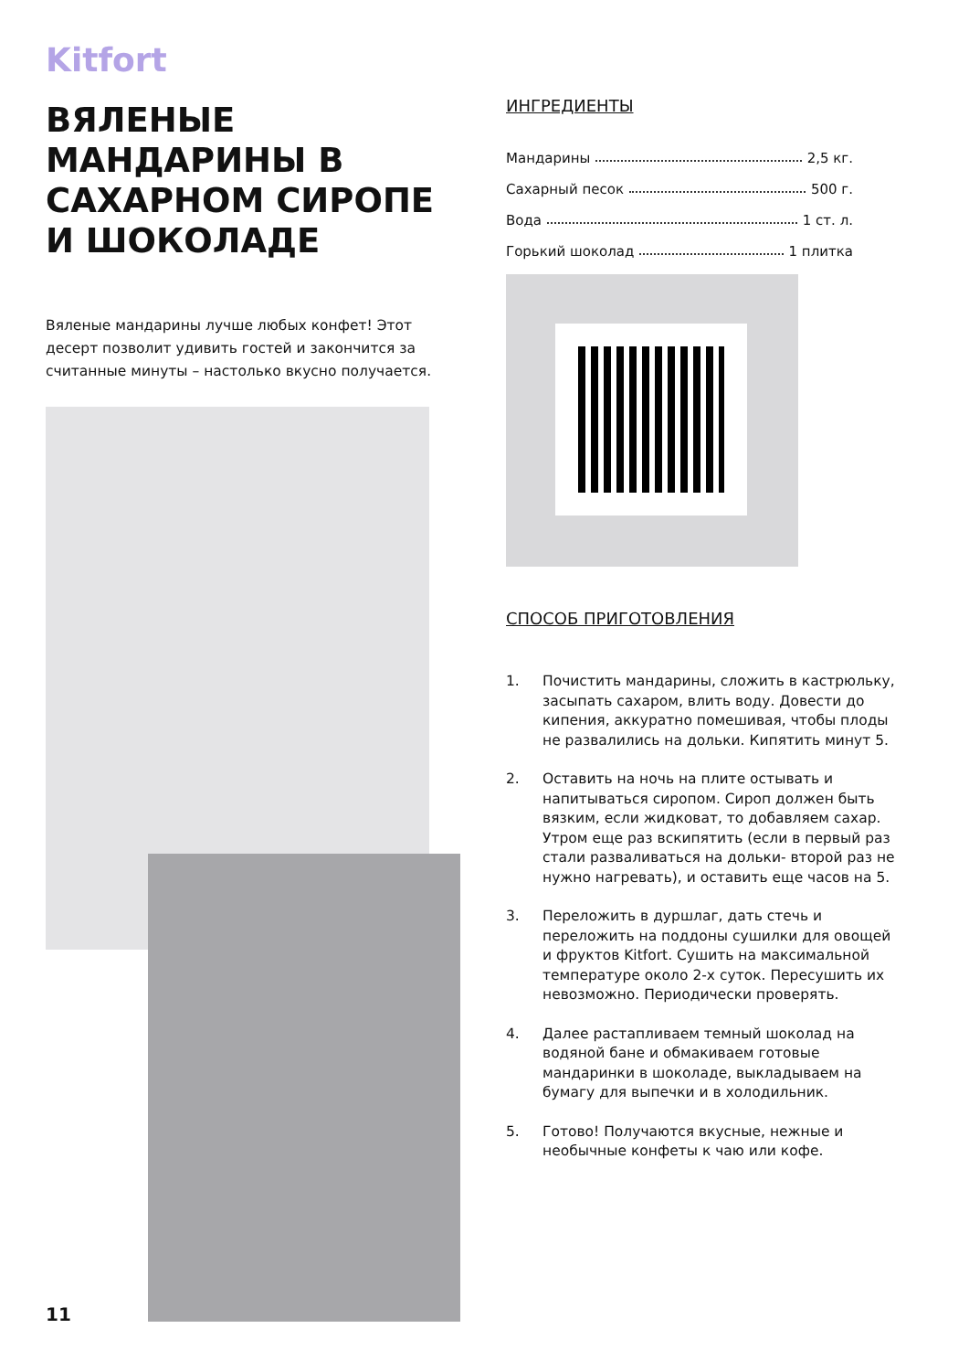Kitfort
ВЯЛЕНЫЕ МАНДАРИНЫ В САХАРНОМ СИРОПЕ И ШОКОЛАДЕ
Вяленые мандарины лучше любых конфет! Этот десерт позволит удивить гостей и закончится за считанные минуты – настолько вкусно получается.
ИНГРЕДИЕНТЫ
Мандарины 2,5 кг.
Сахарный песок 500 г.
Вода 1 ст. л.
Горький шоколад 1 плитка
СПОСОБ ПРИГОТОВЛЕНИЯ
1. Почистить мандарины, сложить в кастрюльку, засыпать сахаром, влить воду. Довести до кипения, аккуратно помешивая, чтобы плоды не развалились на дольки. Кипятить минут 5.
2. Оставить на ночь на плите остывать и напитываться сиропом. Сироп должен быть вязким, если жидковат, то добавляем сахар. Утром еще раз вскипятить (если в первый раз стали разваливаться на дольки- второй раз не нужно нагревать), и оставить еще часов на 5.
3. Переложить в дуршлаг, дать стечь и переложить на поддоны сушилки для овощей и фруктов Kitfort. Сушить на максимальной температуре около 2-х суток. Пересушить их невозможно. Периодически проверять.
4. Далее растапливаем темный шоколад на водяной бане и обмакиваем готовые мандаринки в шоколаде, выкладываем на бумагу для выпечки и в холодильник.
5. Готово! Получаются вкусные, нежные и необычные конфеты к чаю или кофе.
11